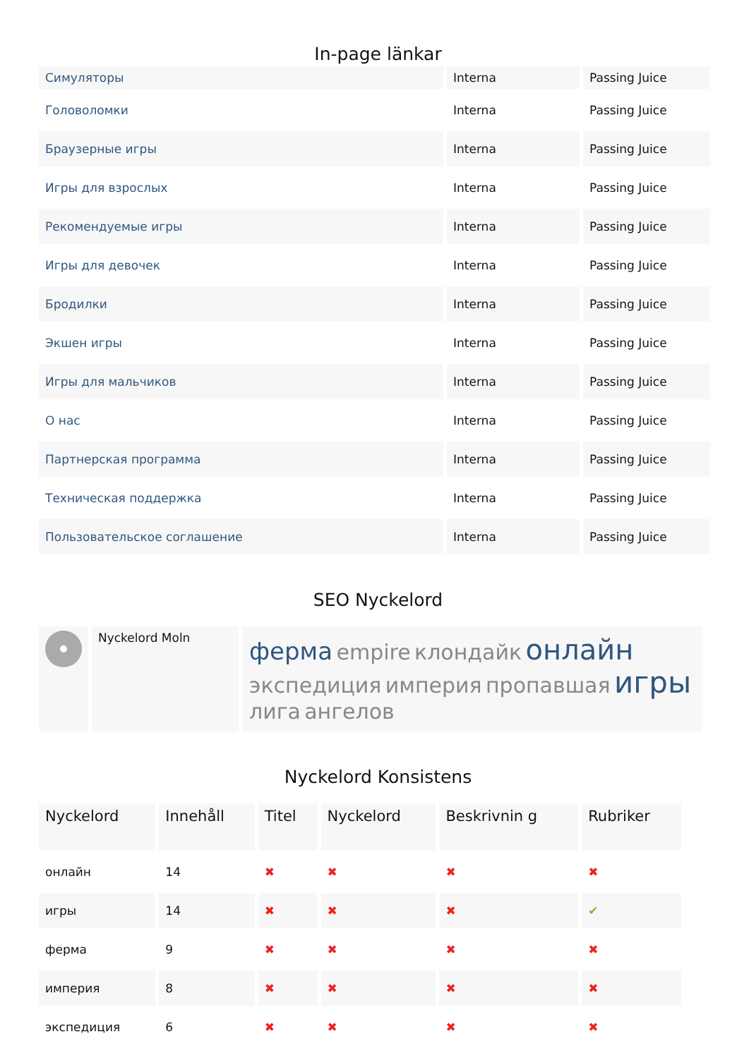In-page länkar
| Симуляторы | Interna | Passing Juice |
| Головоломки | Interna | Passing Juice |
| Браузерные игры | Interna | Passing Juice |
| Игры для взрослых | Interna | Passing Juice |
| Рекомендуемые игры | Interna | Passing Juice |
| Игры для девочек | Interna | Passing Juice |
| Бродилки | Interna | Passing Juice |
| Экшен игры | Interna | Passing Juice |
| Игры для мальчиков | Interna | Passing Juice |
| О нас | Interna | Passing Juice |
| Партнерская программа | Interna | Passing Juice |
| Техническая поддержка | Interna | Passing Juice |
| Пользовательское соглашение | Interna | Passing Juice |
SEO Nyckelord
| | Nyckelord Moln | ферма empire клондайк онлайн экспедиция империя пропавшая игры лига ангелов |
Nyckelord Konsistens
| Nyckelord | Innehåll | Titel | Nyckelord | Beskrivnin g | Rubriker |
| --- | --- | --- | --- | --- | --- |
| онлайн | 14 | ✖ | ✖ | ✖ | ✖ |
| игры | 14 | ✖ | ✖ | ✖ | ✔ |
| ферма | 9 | ✖ | ✖ | ✖ | ✖ |
| империя | 8 | ✖ | ✖ | ✖ | ✖ |
| экспедиция | 6 | ✖ | ✖ | ✖ | ✖ |